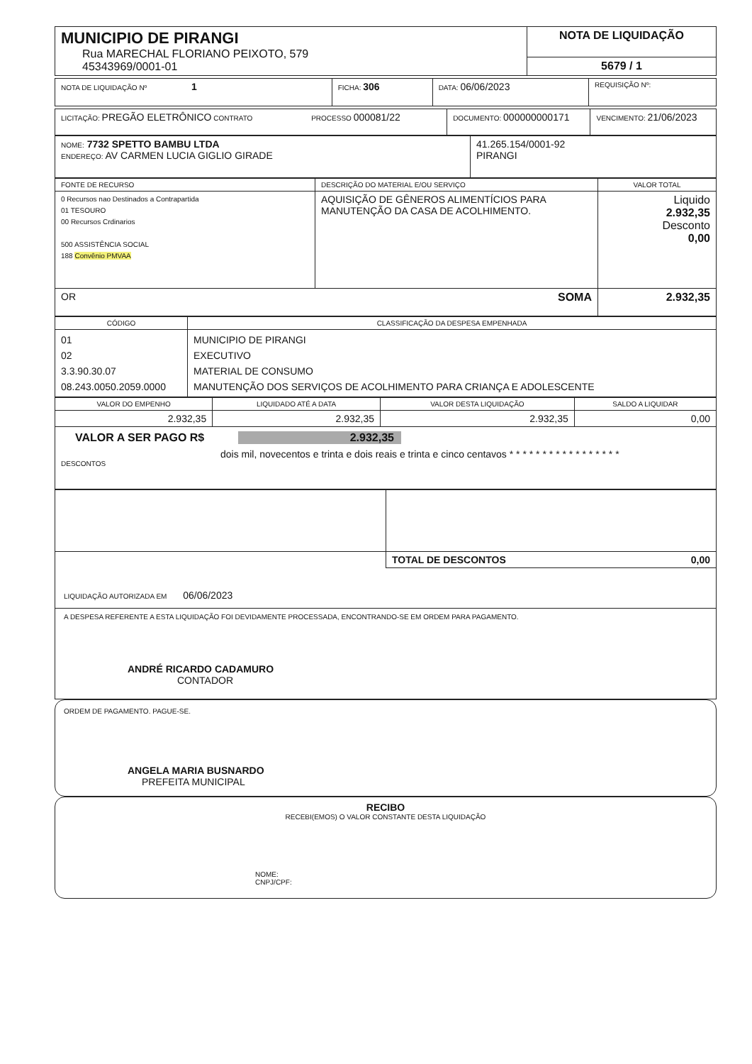| MUNICIPIO DE PIRANGI Rua MARECHAL FLORIANO PEIXOTO, 579 45343969/0001-01 | NOTA DE LIQUIDAÇÃO |
| | 5679 / 1 |
| NOTA DE LIQUIDAÇÃO Nº 1 | FICHA: 306 | DATA: 06/06/2023 | REQUISIÇÃO Nº: |
| LICITAÇÃO: PREGÃO ELETRÔNICO CONTRATO PROCESSO 000081/22 | DOCUMENTO: 000000000171 | VENCIMENTO: 21/06/2023 |
| NOME: 7732 SPETTO BAMBU LTDA ENDEREÇO: AV CARMEN LUCIA GIGLIO GIRADE | 41.265.154/0001-92 PIRANGI |
| FONTE DE RECURSO | DESCRIÇÃO DO MATERIAL E/OU SERVIÇO | VALOR TOTAL |
| 0 Recursos nao Destinados a Contrapartida 01 TESOURO 00 Recursos Crdinarios 500 ASSISTÊNCIA SOCIAL 188 Convênio PMVAA | AQUISIÇÃO DE GÊNEROS ALIMENTÍCIOS PARA MANUTENÇÃO DA CASA DE ACOLHIMENTO. | Liquido 2.932,35 Desconto 0,00 |
| OR SOMA | | 2.932,35 |
| CÓDIGO | CLASSIFICAÇÃO DA DESPESA EMPENHADA |
| 01 02 3.3.90.30.07 08.243.0050.2059.0000 | MUNICIPIO DE PIRANGI EXECUTIVO MATERIAL DE CONSUMO MANUTENÇÃO DOS SERVIÇOS DE ACOLHIMENTO PARA CRIANÇA E ADOLESCENTE |
| VALOR DO EMPENHO | LIQUIDADO ATÉ A DATA | VALOR DESTA LIQUIDAÇÃO | SALDO A LIQUIDAR |
| 2.932,35 | 2.932,35 | 2.932,35 | 0,00 |
VALOR A SER PAGO R$ 2.932,35
dois mil, novecentos e trinta e dois reais e trinta e cinco centavos * * * * * * * * * * * * * * * * *
DESCONTOS
| | TOTAL DE DESCONTOS 0,00 |
LIQUIDAÇÃO AUTORIZADA EM 06/06/2023
A DESPESA REFERENTE A ESTA LIQUIDAÇÃO FOI DEVIDAMENTE PROCESSADA, ENCONTRANDO-SE EM ORDEM PARA PAGAMENTO.
ANDRÉ RICARDO CADAMURO
CONTADOR
ORDEM DE PAGAMENTO. PAGUE-SE.
ANGELA MARIA BUSNARDO
PREFEITA MUNICIPAL
RECIBO
RECEBI(EMOS) O VALOR CONSTANTE DESTA LIQUIDAÇÃO
NOME:
CNPJ/CPF: